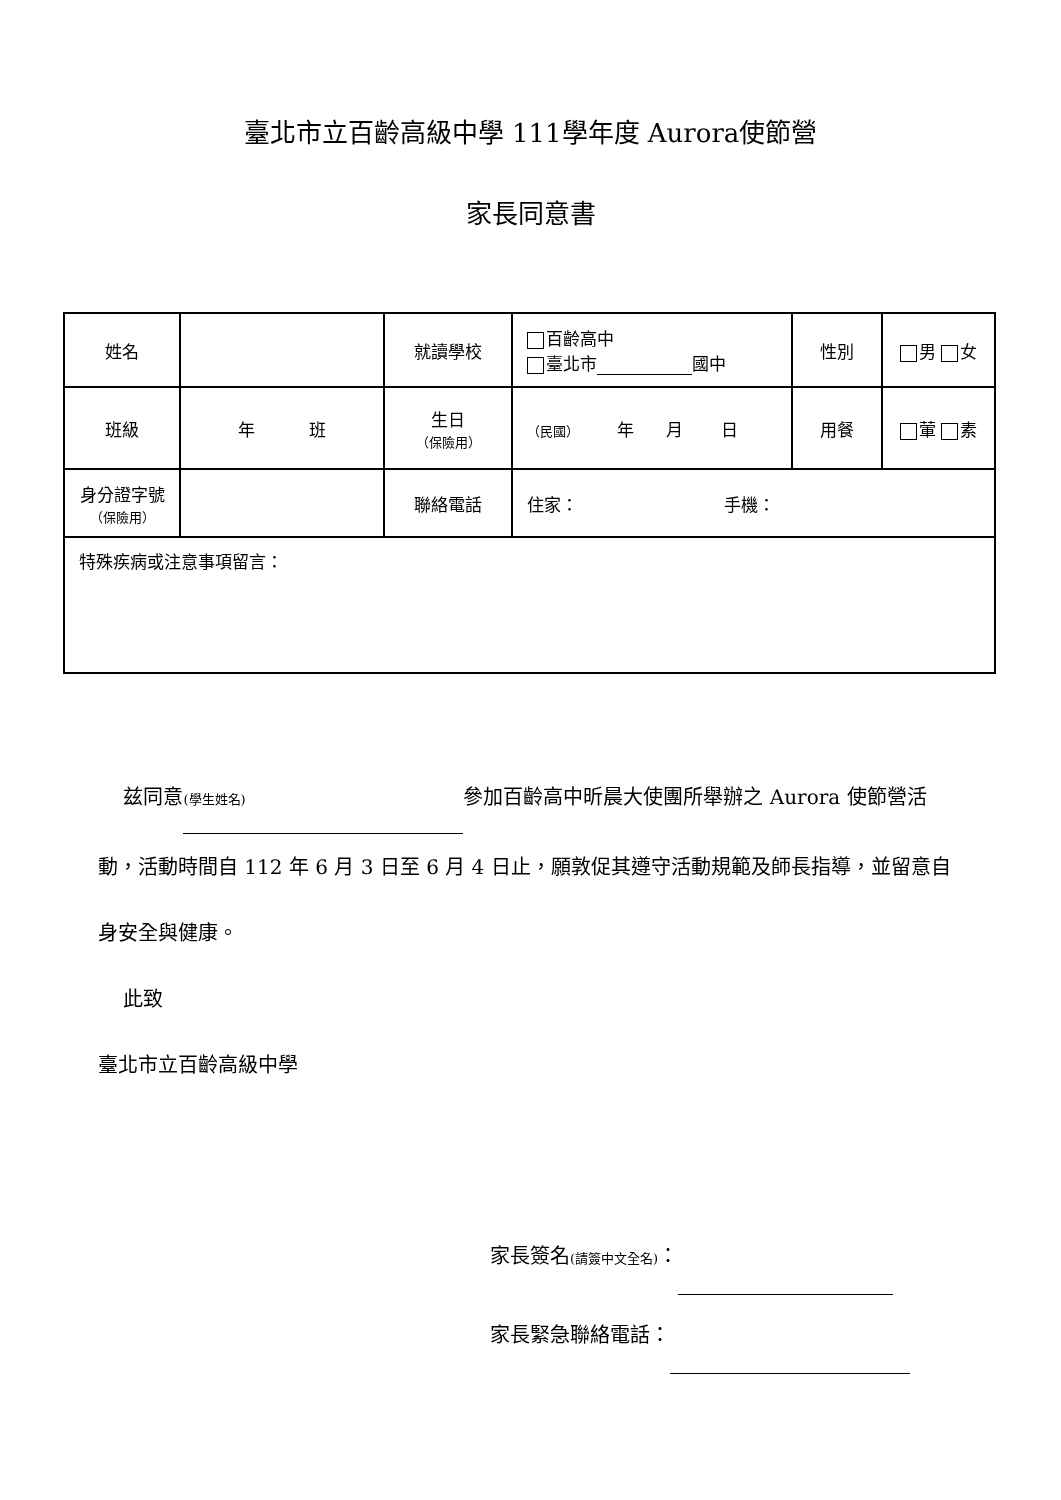臺北市立百齡高級中學 111學年度 Aurora使節營
家長同意書
| 姓名 | | 就讀學校 | 百齡高中 臺北市 國中 | 性別 | 男 女 |
| 班級 | 年 班 | 生日 （保險用） | （民國） 年 月 日 | 用餐 | 葷 素 |
| 身分證字號 （保險用） | | 聯絡電話 | 住家： 手機： | | |
| 特殊疾病或注意事項留言： | | | | | |
兹同意 (學生姓名) 參加百齡高中昕晨大使團所舉辦之 Aurora 使節營活動，活動時間自 112 年 6 月 3 日至 6 月 4 日止，願敦促其遵守活動規範及師長指導，並留意自身安全與健康。
此致
臺北市立百齡高級中學
家長簽名(請簽中文全名)：
家長緊急聯絡電話：